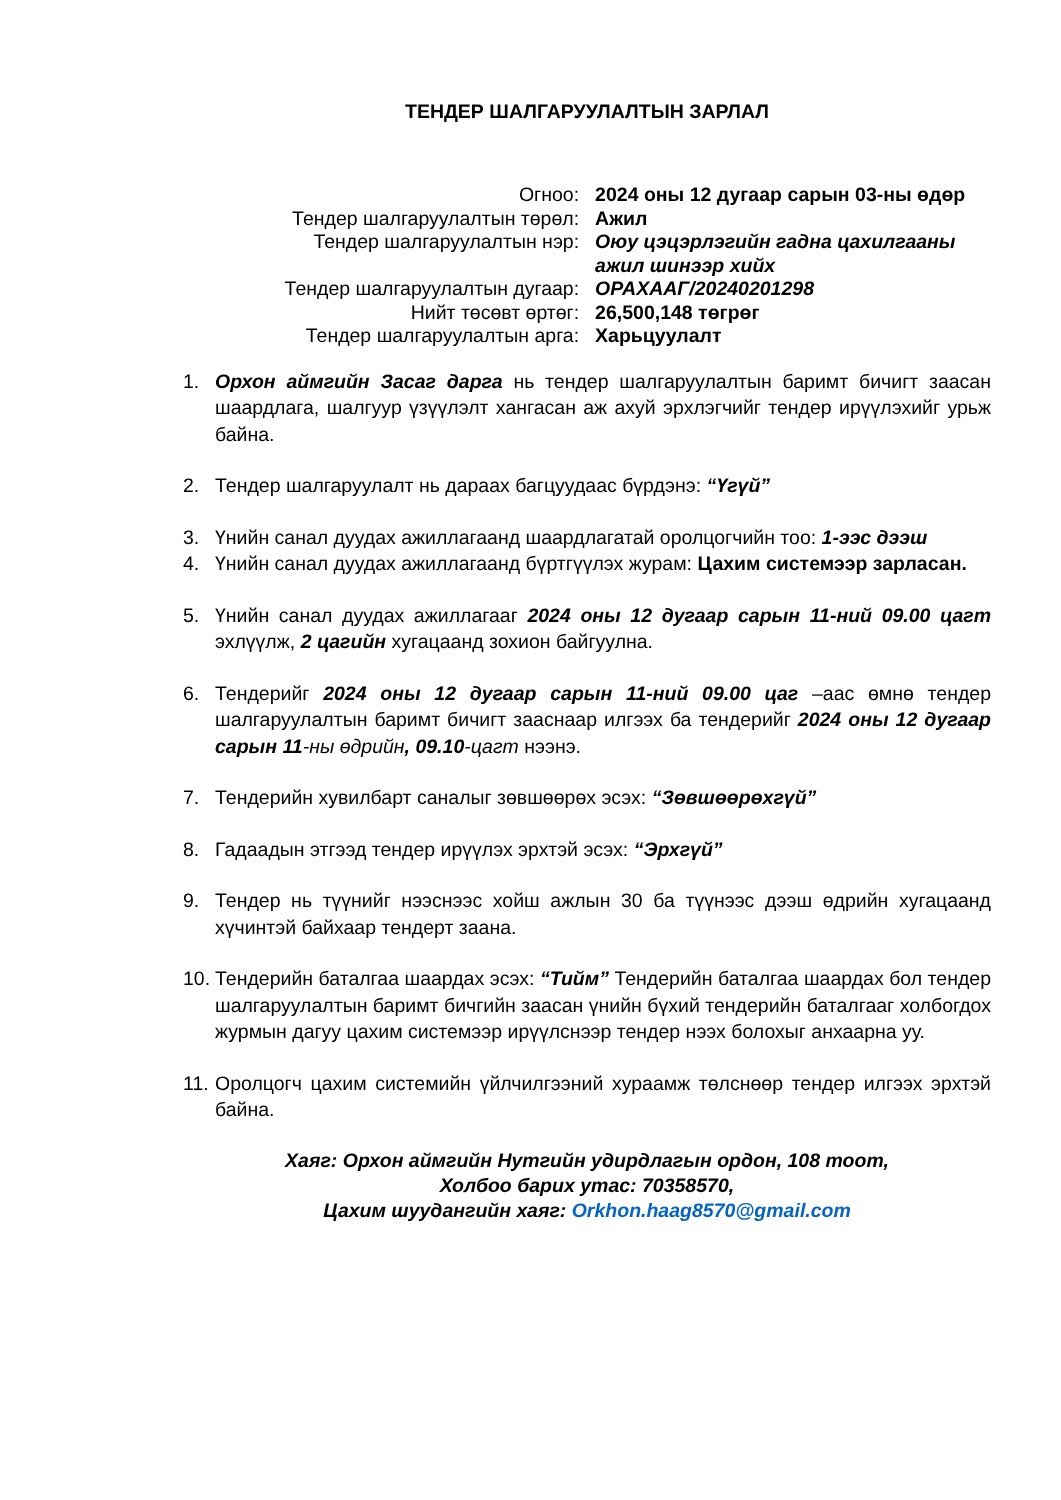ТЕНДЕР ШАЛГАРУУЛАЛТЫН ЗАРЛАЛ
| Огноо: | 2024 оны 12 дугаар сарын 03-ны өдөр |
| Тендер шалгаруулалтын төрөл: | Ажил |
| Тендер шалгаруулалтын нэр: | Оюу цэцэрлэгийн гадна цахилгааны ажил шинээр хийх |
| Тендер шалгаруулалтын дугаар: | ОРАХААГ/20240201298 |
| Нийт төсөвт өртөг: | 26,500,148 төгрөг |
| Тендер шалгаруулалтын арга: | Харьцуулалт |
1. Орхон аймгийн Засаг дарга нь тендер шалгаруулалтын баримт бичигт заасан шаардлага, шалгуур үзүүлэлт хангасан аж ахуй эрхлэгчийг тендер ирүүлэхийг урьж байна.
2. Тендер шалгаруулалт нь дараах багцуудаас бүрдэнэ: “Үгүй”
3. Үнийн санал дуудах ажиллагаанд шаардлагатай оролцогчийн тоо: 1-ээс дээш
4. Үнийн санал дуудах ажиллагаанд бүртгүүлэх журам: Цахим системээр зарласан.
5. Үнийн санал дуудах ажиллагааг 2024 оны 12 дугаар сарын 11-ний 09.00 цагт эхлүүлж, 2 цагийн хугацаанд зохион байгуулна.
6. Тендерийг 2024 оны 12 дугаар сарын 11-ний 09.00 цаг –аас өмнө тендер шалгаруулалтын баримт бичигт зааснаар илгээх ба тендерийг 2024 оны 12 дугаар сарын 11-ны өдрийн, 09.10-цагт нээнэ.
7. Тендерийн хувилбарт саналыг зөвшөөрөх эсэх: “Зөвшөөрөхгүй”
8. Гадаадын этгээд тендер ирүүлэх эрхтэй эсэх: “Эрхгүй”
9. Тендер нь түүнийг нээснээс хойш ажлын 30 ба түүнээс дээш өдрийн хугацаанд хүчинтэй байхаар тендерт заана.
10. Тендерийн баталгаа шаардах эсэх: “Тийм” Тендерийн баталгаа шаардах бол тендер шалгаруулалтын баримт бичгийн заасан үнийн бүхий тендерийн баталгааг холбогдох журмын дагуу цахим системээр ирүүлснээр тендер нээх болохыг анхаарна уу.
11. Оролцогч цахим системийн үйлчилгээний хураамж төлснөөр тендер илгээх эрхтэй байна.
Хаяг: Орхон аймгийн Нутгийн удирдлагын ордон, 108 тоот,
Холбоо барих утас: 70358570,
Цахим шуудангийн хаяг: Orkhon.haag8570@gmail.com